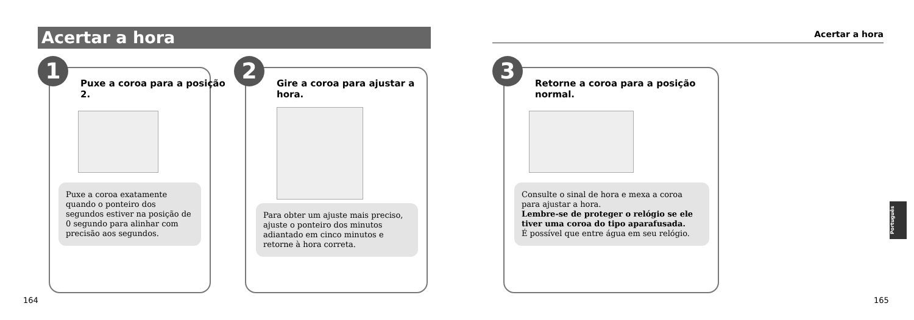Acertar a hora Acertar a hora
1
Puxe a coroa para a posição 2.
Puxe a coroa exatamente quando o ponteiro dos segundos estiver na posição de 0 segundo para alinhar com precisão aos segundos.
2
Gire a coroa para ajustar a hora.
Para obter um ajuste mais preciso, ajuste o ponteiro dos minutos adiantado em cinco minutos e retorne à hora correta.
3
Retorne a coroa para a posição normal.
Consulte o sinal de hora e mexa a coroa para ajustar a hora.
Lembre-se de proteger o relógio se ele tiver uma coroa do tipo aparafusada.
É possível que entre água em seu relógio.
Português
164 165